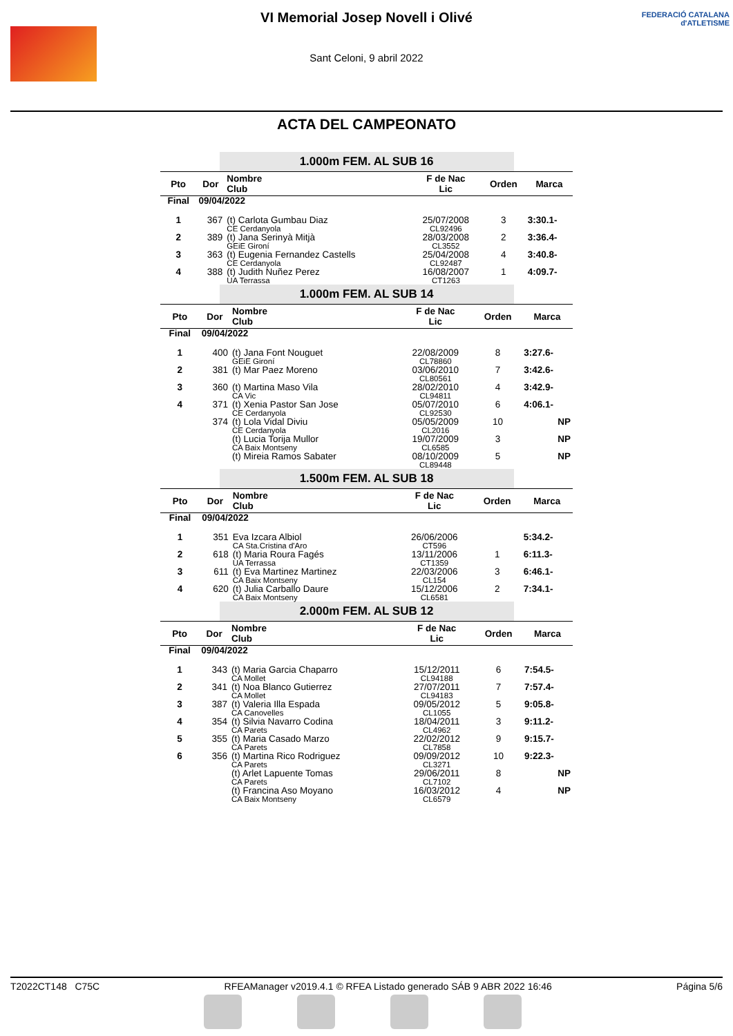VI Memorial Josep Novell i Olivé
Sant Celoni, 9 abril 2022
FEDERACIÓ CATALANA
d'ATLETISME
ACTA DEL CAMPEONATO
1.000m FEM. AL SUB 16
| Pto | Dor | Nombre Club | F de Nac Lic | Orden | Marca |
| --- | --- | --- | --- | --- | --- |
| Final | 09/04/2022 | | | | |
| 1 | 367 | (t) Carlota Gumbau Diaz CE Cerdanyola | 25/07/2008 CL92496 | 3 | 3:30.1- |
| 2 | 389 | (t) Jana Serinyà Mitjà GEiE Gironí | 28/03/2008 CL3552 | 2 | 3:36.4- |
| 3 | 363 | (t) Eugenia Fernandez Castells CE Cerdanyola | 25/04/2008 CL92487 | 4 | 3:40.8- |
| 4 | 388 | (t) Judith Nuñez Perez UA Terrassa | 16/08/2007 CT1263 | 1 | 4:09.7- |
1.000m FEM. AL SUB 14
| Pto | Dor | Nombre Club | F de Nac Lic | Orden | Marca |
| --- | --- | --- | --- | --- | --- |
| Final | 09/04/2022 | | | | |
| 1 | 400 | (t) Jana Font Nouguet GEiE Gironí | 22/08/2009 CL78860 | 8 | 3:27.6- |
| 2 | 381 | (t) Mar Paez Moreno | 03/06/2010 CL80561 | 7 | 3:42.6- |
| 3 | 360 | (t) Martina Maso Vila CA Vic | 28/02/2010 CL94811 | 4 | 3:42.9- |
| 4 | 371 | (t) Xenia Pastor San Jose CE Cerdanyola | 05/07/2010 CL92530 | 6 | 4:06.1- |
| | 374 | (t) Lola Vidal Diviu CE Cerdanyola | 05/05/2009 CL2016 | 10 | NP |
| | | (t) Lucia Torija Mullor CA Baix Montseny | 19/07/2009 CL6585 | 3 | NP |
| | | (t) Mireia Ramos Sabater | 08/10/2009 CL89448 | 5 | NP |
1.500m FEM. AL SUB 18
| Pto | Dor | Nombre Club | F de Nac Lic | Orden | Marca |
| --- | --- | --- | --- | --- | --- |
| Final | 09/04/2022 | | | | |
| 1 | 351 | Eva Izcara Albiol CA Sta.Cristina d'Aro | 26/06/2006 CT596 | | 5:34.2- |
| 2 | 618 | (t) Maria Roura Fagés UA Terrassa | 13/11/2006 CT1359 | 1 | 6:11.3- |
| 3 | 611 | (t) Eva Martinez Martinez CA Baix Montseny | 22/03/2006 CL154 | 3 | 6:46.1- |
| 4 | 620 | (t) Julia Carballo Daure CA Baix Montseny | 15/12/2006 CL6581 | 2 | 7:34.1- |
2.000m FEM. AL SUB 12
| Pto | Dor | Nombre Club | F de Nac Lic | Orden | Marca |
| --- | --- | --- | --- | --- | --- |
| Final | 09/04/2022 | | | | |
| 1 | 343 | (t) Maria Garcia Chaparro CA Mollet | 15/12/2011 CL94188 | 6 | 7:54.5- |
| 2 | 341 | (t) Noa Blanco Gutierrez CA Mollet | 27/07/2011 CL94183 | 7 | 7:57.4- |
| 3 | 387 | (t) Valeria Illa Espada CA Canovelles | 09/05/2012 CL1055 | 5 | 9:05.8- |
| 4 | 354 | (t) Silvia Navarro Codina CA Parets | 18/04/2011 CL4962 | 3 | 9:11.2- |
| 5 | 355 | (t) Maria Casado Marzo CA Parets | 22/02/2012 CL7858 | 9 | 9:15.7- |
| 6 | 356 | (t) Martina Rico Rodriguez CA Parets | 09/09/2012 CL3271 | 10 | 9:22.3- |
| | | (t) Arlet Lapuente Tomas CA Parets | 29/06/2011 CL7102 | 8 | NP |
| | | (t) Francina Aso Moyano CA Baix Montseny | 16/03/2012 CL6579 | 4 | NP |
T2022CT148 C75C RFEAManager v2019.4.1 © RFEA Listado generado SÁB 9 ABR 2022 16:46 Página 5/6